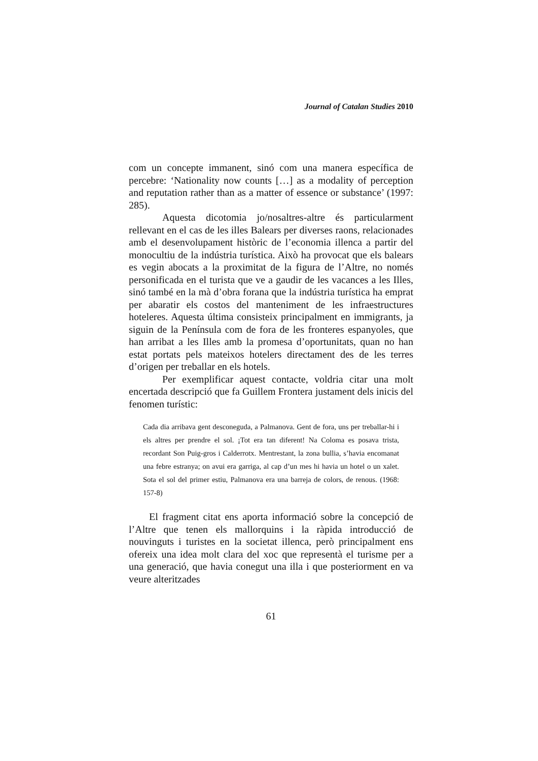Journal of Catalan Studies 2010
com un concepte immanent, sinó com una manera específica de percebre: ‘Nationality now counts […] as a modality of perception and reputation rather than as a matter of essence or substance’ (1997: 285).
Aquesta dicotomia jo/nosaltres-altre és particularment rellevant en el cas de les illes Balears per diverses raons, relacionades amb el desenvolupament històric de l’economia illenca a partir del monocultiu de la indústria turística. Això ha provocat que els balears es vegin abocats a la proximitat de la figura de l’Altre, no només personificada en el turista que ve a gaudir de les vacances a les Illes, sinó també en la mà d’obra forana que la indústria turística ha emprat per abaratir els costos del manteniment de les infraestructures hoteleres. Aquesta última consisteix principalment en immigrants, ja siguin de la Península com de fora de les fronteres espanyoles, que han arribat a les Illes amb la promesa d’oportunitats, quan no han estat portats pels mateixos hotelers directament des de les terres d’origen per treballar en els hotels.
Per exemplificar aquest contacte, voldria citar una molt encertada descripció que fa Guillem Frontera justament dels inicis del fenomen turístic:
Cada dia arribava gent desconeguda, a Palmanova. Gent de fora, uns per treballar-hi i els altres per prendre el sol. ¡Tot era tan diferent! Na Coloma es posava trista, recordant Son Puig-gros i Calderrotx. Mentrestant, la zona bullia, s’havia encomanat una febre estranya; on avui era garriga, al cap d’un mes hi havia un hotel o un xalet. Sota el sol del primer estiu, Palmanova era una barreja de colors, de renous. (1968: 157-8)
El fragment citat ens aporta informació sobre la concepció de l’Altre que tenen els mallorquins i la ràpida introducció de nouvinguts i turistes en la societat illenca, però principalment ens ofereix una idea molt clara del xoc que representà el turisme per a una generació, que havia conegut una illa i que posteriorment en va veure alteritzades
61